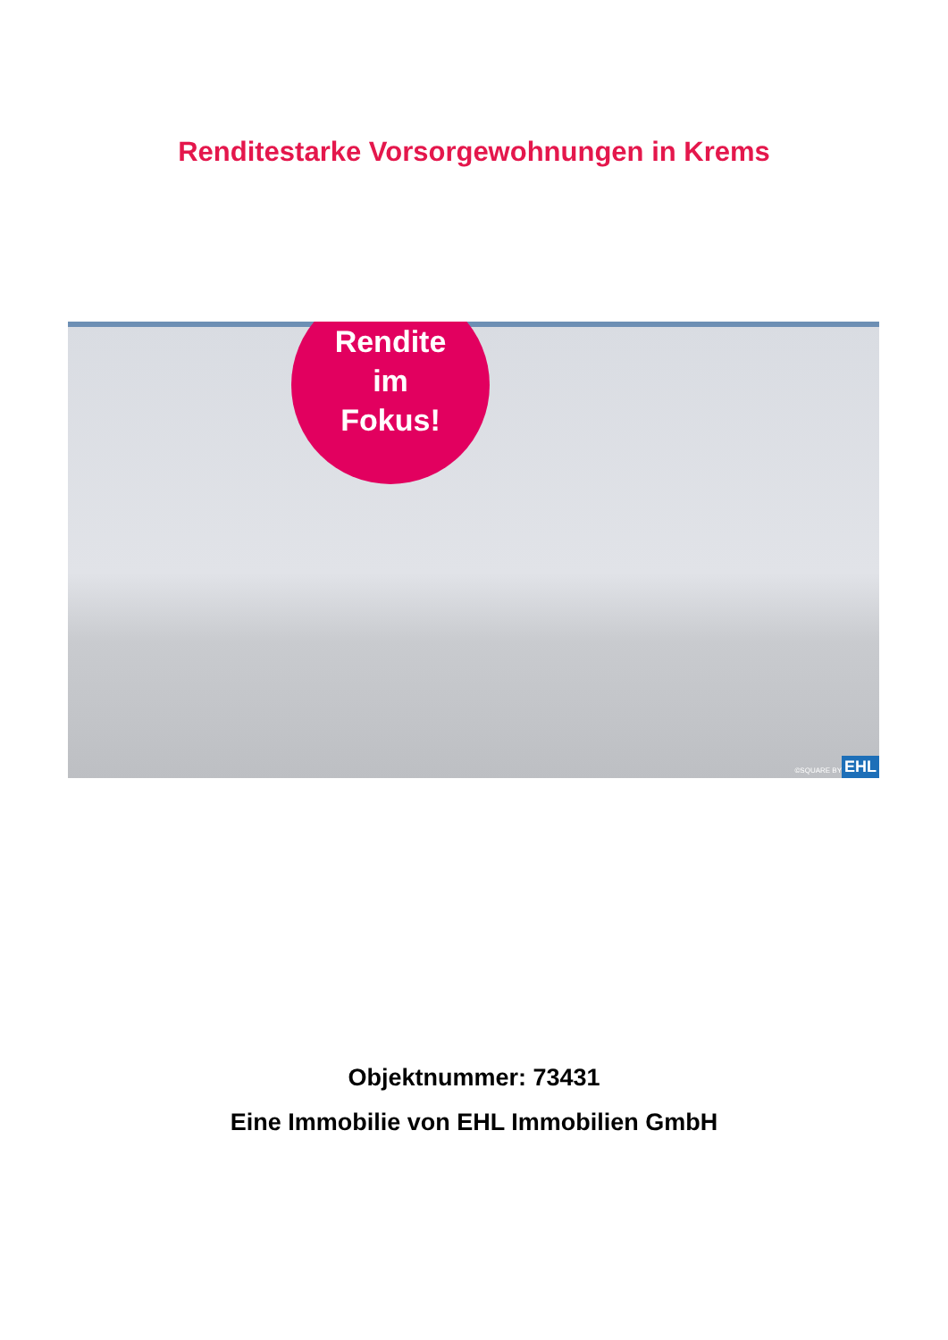Renditestarke Vorsorgewohnungen in Krems
Rendite
im
Fokus!
©SQUARE BY EHL
Objektnummer: 73431
Eine Immobilie von EHL Immobilien GmbH